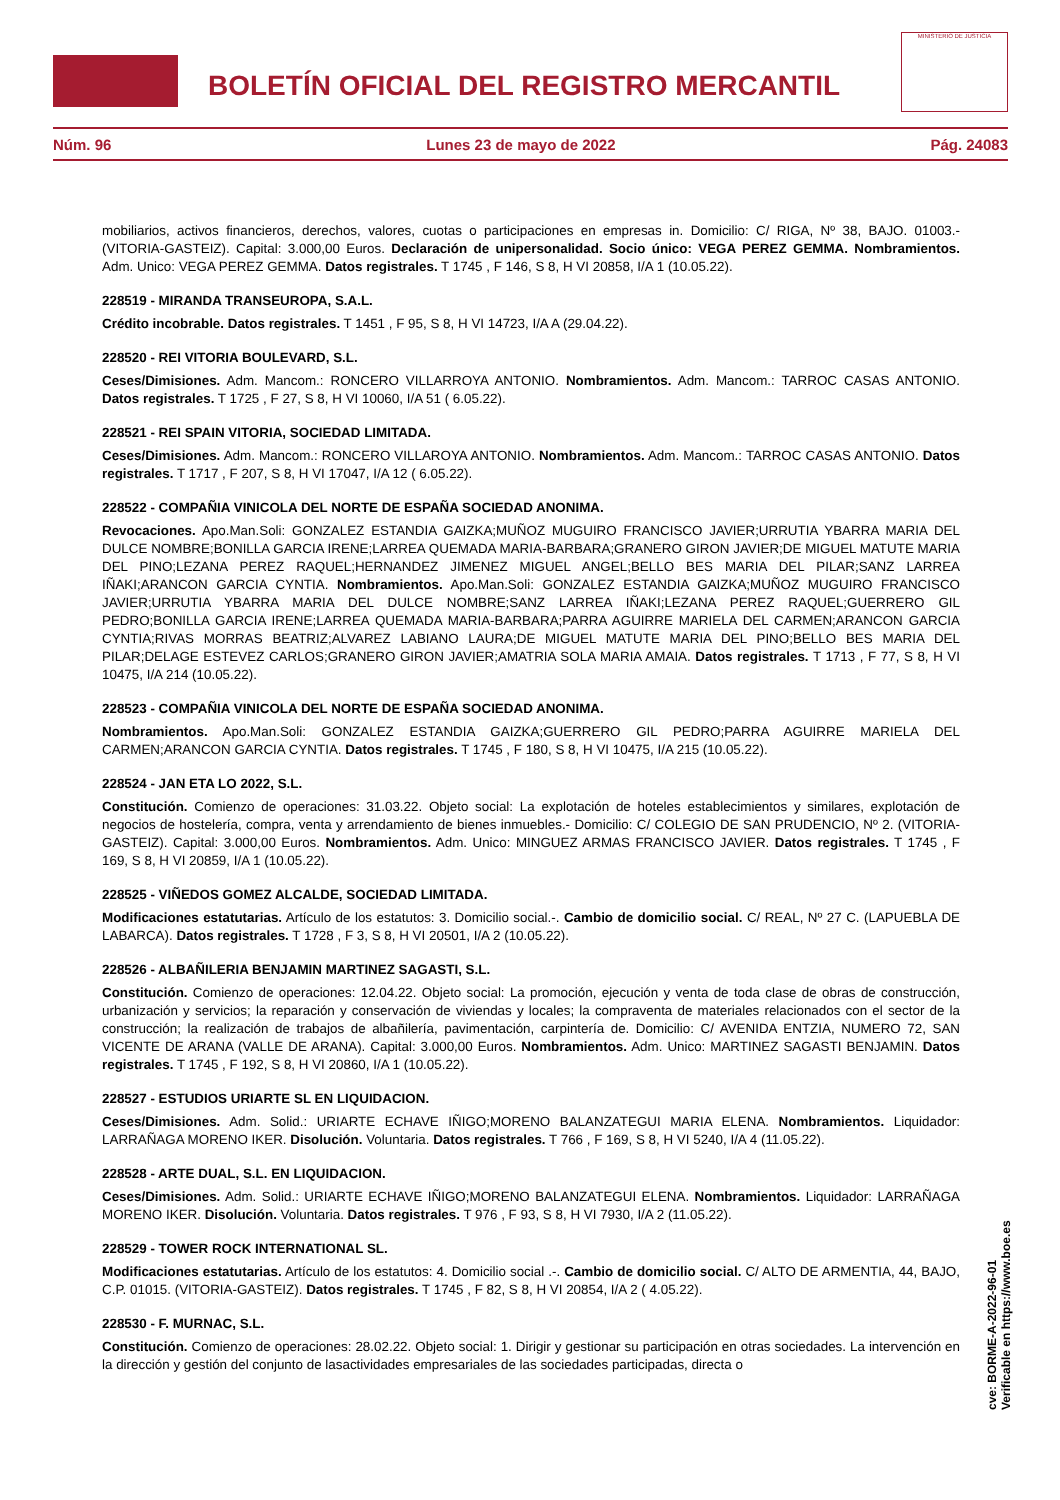BOLETÍN OFICIAL DEL REGISTRO MERCANTIL
MINISTERIO DE JUSTICIA
Núm. 96 Lunes 23 de mayo de 2022 Pág. 24083
mobiliarios, activos financieros, derechos, valores, cuotas o participaciones en empresas in. Domicilio: C/ RIGA, Nº 38, BAJO. 01003.-(VITORIA-GASTEIZ). Capital: 3.000,00 Euros. Declaración de unipersonalidad. Socio único: VEGA PEREZ GEMMA. Nombramientos. Adm. Unico: VEGA PEREZ GEMMA. Datos registrales. T 1745 , F 146, S 8, H VI 20858, I/A 1 (10.05.22).
228519 - MIRANDA TRANSEUROPA, S.A.L.
Crédito incobrable. Datos registrales. T 1451 , F 95, S 8, H VI 14723, I/A A (29.04.22).
228520 - REI VITORIA BOULEVARD, S.L.
Ceses/Dimisiones. Adm. Mancom.: RONCERO VILLARROYA ANTONIO. Nombramientos. Adm. Mancom.: TARROC CASAS ANTONIO. Datos registrales. T 1725 , F 27, S 8, H VI 10060, I/A 51 ( 6.05.22).
228521 - REI SPAIN VITORIA, SOCIEDAD LIMITADA.
Ceses/Dimisiones. Adm. Mancom.: RONCERO VILLAROYA ANTONIO. Nombramientos. Adm. Mancom.: TARROC CASAS ANTONIO. Datos registrales. T 1717 , F 207, S 8, H VI 17047, I/A 12 ( 6.05.22).
228522 - COMPAÑIA VINICOLA DEL NORTE DE ESPAÑA SOCIEDAD ANONIMA.
Revocaciones. Apo.Man.Soli: GONZALEZ ESTANDIA GAIZKA;MUÑOZ MUGUIRO FRANCISCO JAVIER;URRUTIA YBARRA MARIA DEL DULCE NOMBRE;BONILLA GARCIA IRENE;LARREA QUEMADA MARIA-BARBARA;GRANERO GIRON JAVIER;DE MIGUEL MATUTE MARIA DEL PINO;LEZANA PEREZ RAQUEL;HERNANDEZ JIMENEZ MIGUEL ANGEL;BELLO BES MARIA DEL PILAR;SANZ LARREA IÑAKI;ARANCON GARCIA CYNTIA. Nombramientos. Apo.Man.Soli: GONZALEZ ESTANDIA GAIZKA;MUÑOZ MUGUIRO FRANCISCO JAVIER;URRUTIA YBARRA MARIA DEL DULCE NOMBRE;SANZ LARREA IÑAKI;LEZANA PEREZ RAQUEL;GUERRERO GIL PEDRO;BONILLA GARCIA IRENE;LARREA QUEMADA MARIA-BARBARA;PARRA AGUIRRE MARIELA DEL CARMEN;ARANCON GARCIA CYNTIA;RIVAS MORRAS BEATRIZ;ALVAREZ LABIANO LAURA;DE MIGUEL MATUTE MARIA DEL PINO;BELLO BES MARIA DEL PILAR;DELAGE ESTEVEZ CARLOS;GRANERO GIRON JAVIER;AMATRIA SOLA MARIA AMAIA. Datos registrales. T 1713 , F 77, S 8, H VI 10475, I/A 214 (10.05.22).
228523 - COMPAÑIA VINICOLA DEL NORTE DE ESPAÑA SOCIEDAD ANONIMA.
Nombramientos. Apo.Man.Soli: GONZALEZ ESTANDIA GAIZKA;GUERRERO GIL PEDRO;PARRA AGUIRRE MARIELA DEL CARMEN;ARANCON GARCIA CYNTIA. Datos registrales. T 1745 , F 180, S 8, H VI 10475, I/A 215 (10.05.22).
228524 - JAN ETA LO 2022, S.L.
Constitución. Comienzo de operaciones: 31.03.22. Objeto social: La explotación de hoteles establecimientos y similares, explotación de negocios de hostelería, compra, venta y arrendamiento de bienes inmuebles.- Domicilio: C/ COLEGIO DE SAN PRUDENCIO, Nº 2. (VITORIA-GASTEIZ). Capital: 3.000,00 Euros. Nombramientos. Adm. Unico: MINGUEZ ARMAS FRANCISCO JAVIER. Datos registrales. T 1745 , F 169, S 8, H VI 20859, I/A 1 (10.05.22).
228525 - VIÑEDOS GOMEZ ALCALDE, SOCIEDAD LIMITADA.
Modificaciones estatutarias. Artículo de los estatutos: 3. Domicilio social.-. Cambio de domicilio social. C/ REAL, Nº 27 C. (LAPUEBLA DE LABARCA). Datos registrales. T 1728 , F 3, S 8, H VI 20501, I/A 2 (10.05.22).
228526 - ALBAÑILERIA BENJAMIN MARTINEZ SAGASTI, S.L.
Constitución. Comienzo de operaciones: 12.04.22. Objeto social: La promoción, ejecución y venta de toda clase de obras de construcción, urbanización y servicios; la reparación y conservación de viviendas y locales; la compraventa de materiales relacionados con el sector de la construcción; la realización de trabajos de albañilería, pavimentación, carpintería de. Domicilio: C/ AVENIDA ENTZIA, NUMERO 72, SAN VICENTE DE ARANA (VALLE DE ARANA). Capital: 3.000,00 Euros. Nombramientos. Adm. Unico: MARTINEZ SAGASTI BENJAMIN. Datos registrales. T 1745 , F 192, S 8, H VI 20860, I/A 1 (10.05.22).
228527 - ESTUDIOS URIARTE SL EN LIQUIDACION.
Ceses/Dimisiones. Adm. Solid.: URIARTE ECHAVE IÑIGO;MORENO BALANZATEGUI MARIA ELENA. Nombramientos. Liquidador: LARRAÑAGA MORENO IKER. Disolución. Voluntaria. Datos registrales. T 766 , F 169, S 8, H VI 5240, I/A 4 (11.05.22).
228528 - ARTE DUAL, S.L. EN LIQUIDACION.
Ceses/Dimisiones. Adm. Solid.: URIARTE ECHAVE IÑIGO;MORENO BALANZATEGUI ELENA. Nombramientos. Liquidador: LARRAÑAGA MORENO IKER. Disolución. Voluntaria. Datos registrales. T 976 , F 93, S 8, H VI 7930, I/A 2 (11.05.22).
228529 - TOWER ROCK INTERNATIONAL SL.
Modificaciones estatutarias. Artículo de los estatutos: 4. Domicilio social .-. Cambio de domicilio social. C/ ALTO DE ARMENTIA, 44, BAJO, C.P. 01015. (VITORIA-GASTEIZ). Datos registrales. T 1745 , F 82, S 8, H VI 20854, I/A 2 ( 4.05.22).
228530 - F. MURNAC, S.L.
Constitución. Comienzo de operaciones: 28.02.22. Objeto social: 1. Dirigir y gestionar su participación en otras sociedades. La intervención en la dirección y gestión del conjunto de lasactividades empresariales de las sociedades participadas, directa o
cve: BORME-A-2022-96-01
Verificable en https://www.boe.es